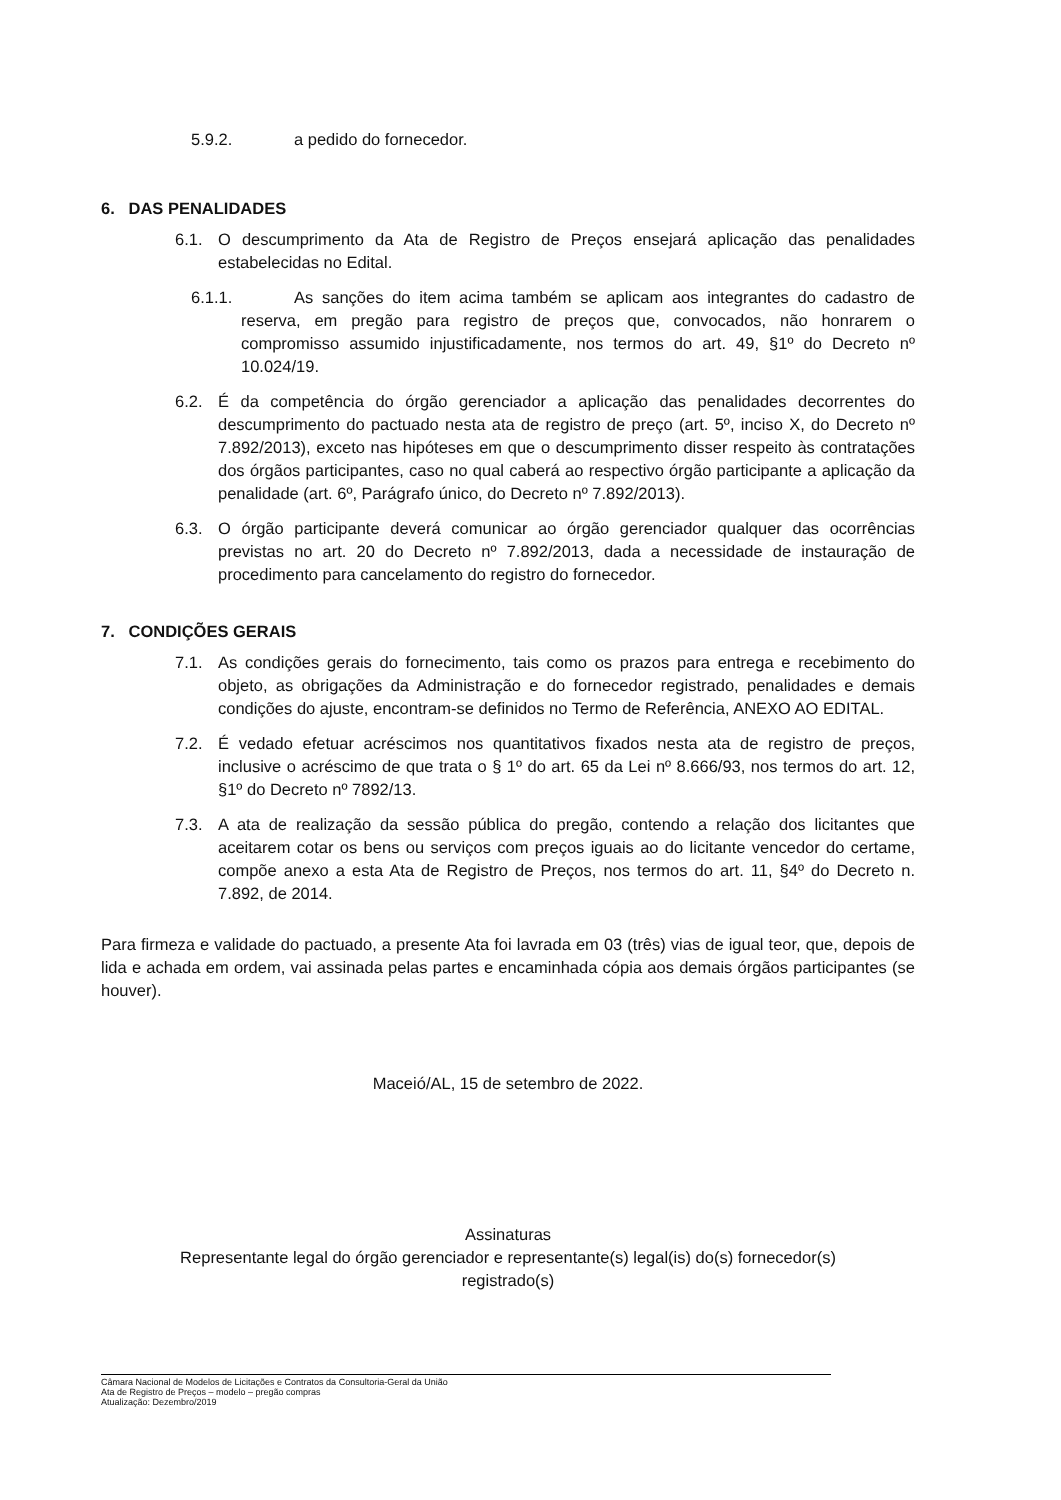5.9.2. a pedido do fornecedor.
6. DAS PENALIDADES
6.1. O descumprimento da Ata de Registro de Preços ensejará aplicação das penalidades estabelecidas no Edital.
6.1.1. As sanções do item acima também se aplicam aos integrantes do cadastro de reserva, em pregão para registro de preços que, convocados, não honrarem o compromisso assumido injustificadamente, nos termos do art. 49, §1º do Decreto nº 10.024/19.
6.2. É da competência do órgão gerenciador a aplicação das penalidades decorrentes do descumprimento do pactuado nesta ata de registro de preço (art. 5º, inciso X, do Decreto nº 7.892/2013), exceto nas hipóteses em que o descumprimento disser respeito às contratações dos órgãos participantes, caso no qual caberá ao respectivo órgão participante a aplicação da penalidade (art. 6º, Parágrafo único, do Decreto nº 7.892/2013).
6.3. O órgão participante deverá comunicar ao órgão gerenciador qualquer das ocorrências previstas no art. 20 do Decreto nº 7.892/2013, dada a necessidade de instauração de procedimento para cancelamento do registro do fornecedor.
7. CONDIÇÕES GERAIS
7.1. As condições gerais do fornecimento, tais como os prazos para entrega e recebimento do objeto, as obrigações da Administração e do fornecedor registrado, penalidades e demais condições do ajuste, encontram-se definidos no Termo de Referência, ANEXO AO EDITAL.
7.2. É vedado efetuar acréscimos nos quantitativos fixados nesta ata de registro de preços, inclusive o acréscimo de que trata o § 1º do art. 65 da Lei nº 8.666/93, nos termos do art. 12, §1º do Decreto nº 7892/13.
7.3. A ata de realização da sessão pública do pregão, contendo a relação dos licitantes que aceitarem cotar os bens ou serviços com preços iguais ao do licitante vencedor do certame, compõe anexo a esta Ata de Registro de Preços, nos termos do art. 11, §4º do Decreto n. 7.892, de 2014.
Para firmeza e validade do pactuado, a presente Ata foi lavrada em 03 (três) vias de igual teor, que, depois de lida e achada em ordem, vai assinada pelas partes e encaminhada cópia aos demais órgãos participantes (se houver).
Maceió/AL, 15 de setembro de 2022.
Assinaturas
Representante legal do órgão gerenciador e representante(s) legal(is) do(s) fornecedor(s)
registrado(s)
Câmara Nacional de Modelos de Licitações e Contratos da Consultoria-Geral da União
Ata de Registro de Preços – modelo – pregão compras
Atualização: Dezembro/2019